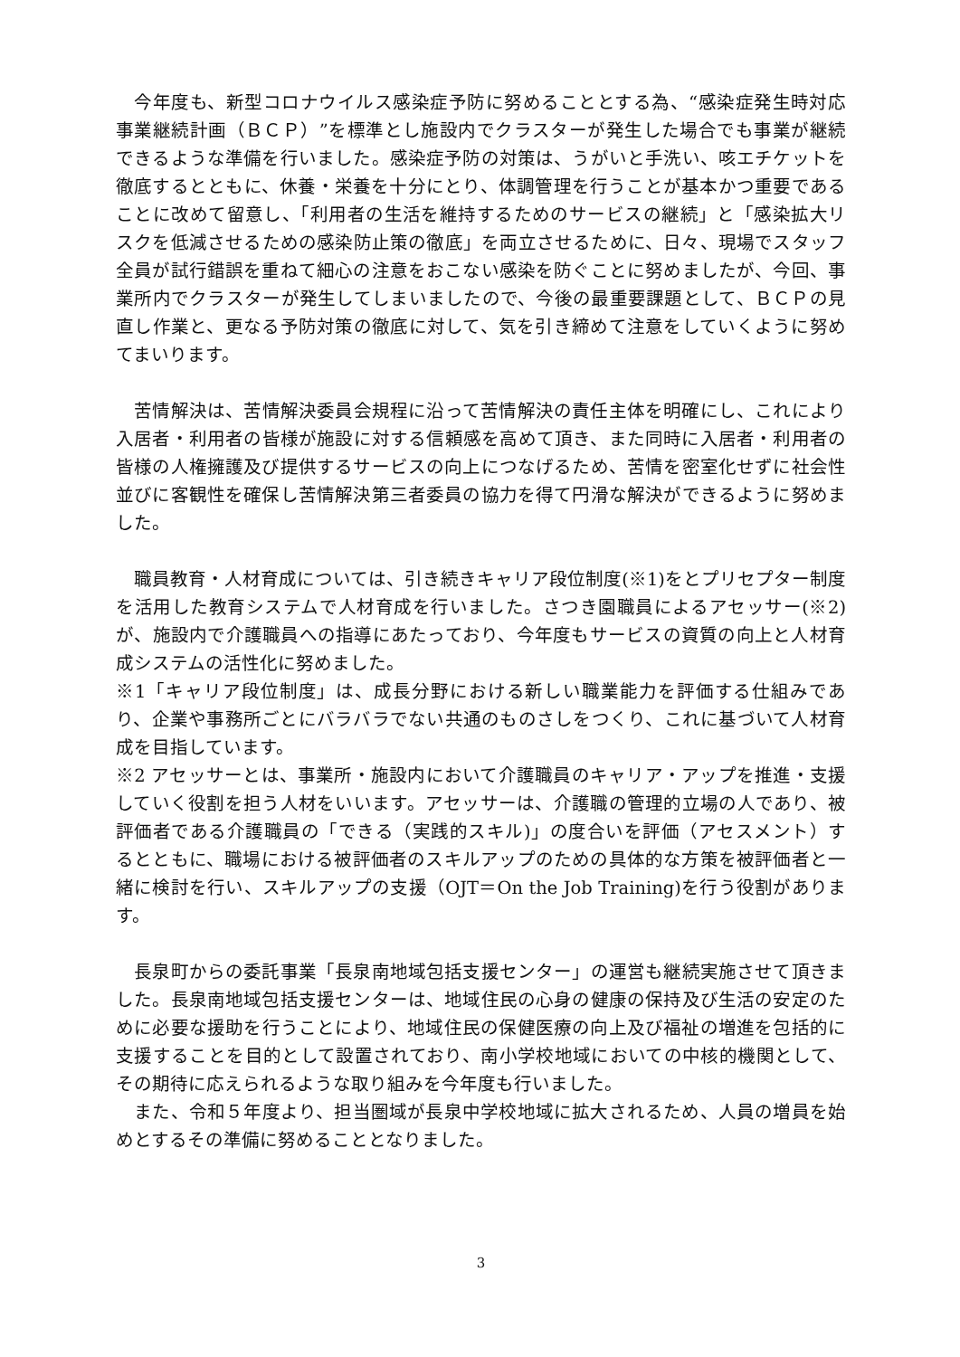今年度も、新型コロナウイルス感染症予防に努めることとする為、“感染症発生時対応事業継続計画（ＢＣＰ）”を標準とし施設内でクラスターが発生した場合でも事業が継続できるような準備を行いました。感染症予防の対策は、うがいと手洗い、咳エチケットを徹底するとともに、休養・栄養を十分にとり、体調管理を行うことが基本かつ重要であることに改めて留意し、「利用者の生活を維持するためのサービスの継続」と「感染拡大リスクを低減させるための感染防止策の徹底」を両立させるために、日々、現場でスタッフ全員が試行錯誤を重ねて細心の注意をおこない感染を防ぐことに努めましたが、今回、事業所内でクラスターが発生してしまいましたので、今後の最重要課題として、ＢＣＰの見直し作業と、更なる予防対策の徹底に対して、気を引き締めて注意をしていくように努めてまいります。
　苦情解決は、苦情解決委員会規程に沿って苦情解決の責任主体を明確にし、これにより入居者・利用者の皆様が施設に対する信頼感を高めて頂き、また同時に入居者・利用者の皆様の人権擁護及び提供するサービスの向上につなげるため、苦情を密室化せずに社会性並びに客観性を確保し苦情解決第三者委員の協力を得て円滑な解決ができるように努めました。
　職員教育・人材育成については、引き続きキャリア段位制度(※1)をとプリセプター制度を活用した教育システムで人材育成を行いました。さつき園職員によるアセッサー(※2)が、施設内で介護職員への指導にあたっており、今年度もサービスの資質の向上と人材育成システムの活性化に努めました。
※1「キャリア段位制度」は、成長分野における新しい職業能力を評価する仕組みであり、企業や事務所ごとにバラバラでない共通のものさしをつくり、これに基づいて人材育成を目指しています。
※2 アセッサーとは、事業所・施設内において介護職員のキャリア・アップを推進・支援していく役割を担う人材をいいます。アセッサーは、介護職の管理的立場の人であり、被評価者である介護職員の「できる（実践的スキル)」の度合いを評価（アセスメント）するとともに、職場における被評価者のスキルアップのための具体的な方策を被評価者と一緒に検討を行い、スキルアップの支援（OJT＝On the Job Training)を行う役割があります。
　長泉町からの委託事業「長泉南地域包括支援センター」の運営も継続実施させて頂きました。長泉南地域包括支援センターは、地域住民の心身の健康の保持及び生活の安定のために必要な援助を行うことにより、地域住民の保健医療の向上及び福祉の増進を包括的に支援することを目的として設置されており、南小学校地域においての中核的機関として、その期待に応えられるような取り組みを今年度も行いました。
　また、令和５年度より、担当圏域が長泉中学校地域に拡大されるため、人員の増員を始めとするその準備に努めることとなりました。
3